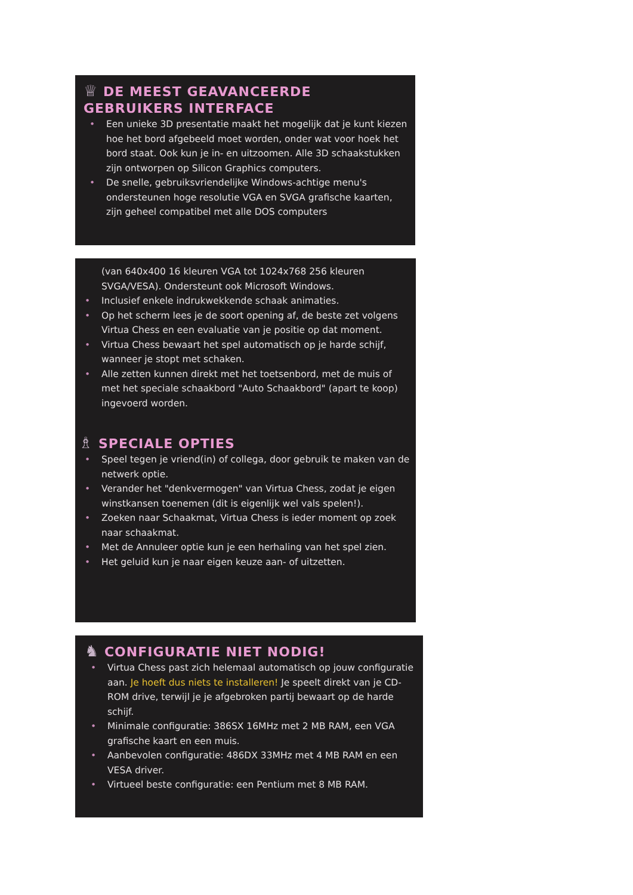♕ DE MEEST GEAVANCEERDE
GEBRUIKERS INTERFACE
• Een unieke 3D presentatie maakt het mogelijk dat je kunt kiezen hoe het bord afgebeeld moet worden, onder wat voor hoek het bord staat. Ook kun je in- en uitzoomen. Alle 3D schaakstukken zijn ontworpen op Silicon Graphics computers.
• De snelle, gebruiksvriendelijke Windows-achtige menu's ondersteunen hoge resolutie VGA en SVGA grafische kaarten, zijn geheel compatibel met alle DOS computers
(van 640x400 16 kleuren VGA tot 1024x768 256 kleuren SVGA/VESA). Ondersteunt ook Microsoft Windows.
• Inclusief enkele indrukwekkende schaak animaties.
• Op het scherm lees je de soort opening af, de beste zet volgens Virtua Chess en een evaluatie van je positie op dat moment.
• Virtua Chess bewaart het spel automatisch op je harde schijf, wanneer je stopt met schaken.
• Alle zetten kunnen direkt met het toetsenbord, met de muis of met het speciale schaakbord "Auto Schaakbord" (apart te koop) ingevoerd worden.
♗ SPECIALE OPTIES
• Speel tegen je vriend(in) of collega, door gebruik te maken van de netwerk optie.
• Verander het "denkvermogen" van Virtua Chess, zodat je eigen winstkansen toenemen (dit is eigenlijk wel vals spelen!).
• Zoeken naar Schaakmat, Virtua Chess is ieder moment op zoek naar schaakmat.
• Met de Annuleer optie kun je een herhaling van het spel zien.
• Het geluid kun je naar eigen keuze aan- of uitzetten.
♞ CONFIGURATIE NIET NODIG!
• Virtua Chess past zich helemaal automatisch op jouw configuratie aan. Je hoeft dus niets te installeren! Je speelt direkt van je CD-ROM drive, terwijl je je afgebroken partij bewaart op de harde schijf.
• Minimale configuratie: 386SX 16MHz met 2 MB RAM, een VGA grafische kaart en een muis.
• Aanbevolen configuratie: 486DX 33MHz met 4 MB RAM en een VESA driver.
• Virtueel beste configuratie: een Pentium met 8 MB RAM.